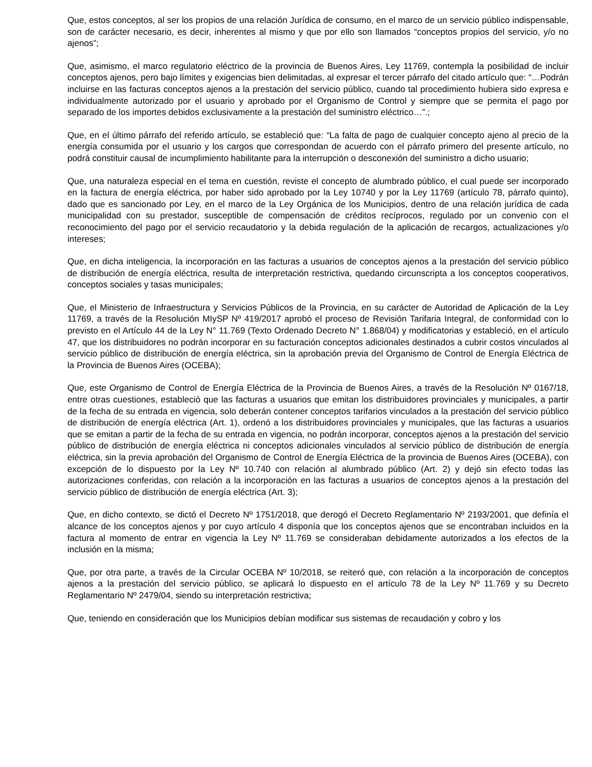Que, estos conceptos, al ser los propios de una relación Jurídica de consumo, en el marco de un servicio público indispensable, son de carácter necesario, es decir, inherentes al mismo y que por ello son llamados “conceptos propios del servicio, y/o no ajenos”;
Que, asimismo, el marco regulatorio eléctrico de la provincia de Buenos Aires, Ley 11769, contempla la posibilidad de incluir conceptos ajenos, pero bajo límites y exigencias bien delimitadas, al expresar el tercer párrafo del citado artículo que: “…Podrán incluirse en las facturas conceptos ajenos a la prestación del servicio público, cuando tal procedimiento hubiera sido expresa e individualmente autorizado por el usuario y aprobado por el Organismo de Control y siempre que se permita el pago por separado de los importes debidos exclusivamente a la prestación del suministro eléctrico…”.;
Que, en el último párrafo del referido artículo, se estableció que: “La falta de pago de cualquier concepto ajeno al precio de la energía consumida por el usuario y los cargos que correspondan de acuerdo con el párrafo primero del presente artículo, no podrá constituir causal de incumplimiento habilitante para la interrupción o desconexión del suministro a dicho usuario;
Que, una naturaleza especial en el tema en cuestión, reviste el concepto de alumbrado público, el cual puede ser incorporado en la factura de energía eléctrica, por haber sido aprobado por la Ley 10740 y por la Ley 11769 (artículo 78, párrafo quinto), dado que es sancionado por Ley, en el marco de la Ley Orgánica de los Municipios, dentro de una relación jurídica de cada municipalidad con su prestador, susceptible de compensación de créditos recíprocos, regulado por un convenio con el reconocimiento del pago por el servicio recaudatorio y la debida regulación de la aplicación de recargos, actualizaciones y/o intereses;
Que, en dicha inteligencia, la incorporación en las facturas a usuarios de conceptos ajenos a la prestación del servicio público de distribución de energía eléctrica, resulta de interpretación restrictiva, quedando circunscripta a los conceptos cooperativos, conceptos sociales y tasas municipales;
Que, el Ministerio de Infraestructura y Servicios Públicos de la Provincia, en su carácter de Autoridad de Aplicación de la Ley 11769, a través de la Resolución MIySP Nº 419/2017 aprobó el proceso de Revisión Tarifaria Integral, de conformidad con lo previsto en el Artículo 44 de la Ley N° 11.769 (Texto Ordenado Decreto N° 1.868/04) y modificatorias y estableció, en el artículo 47, que los distribuidores no podrán incorporar en su facturación conceptos adicionales destinados a cubrir costos vinculados al servicio público de distribución de energía eléctrica, sin la aprobación previa del Organismo de Control de Energía Eléctrica de la Provincia de Buenos Aires (OCEBA);
Que, este Organismo de Control de Energía Eléctrica de la Provincia de Buenos Aires, a través de la Resolución Nº 0167/18, entre otras cuestiones, estableció que las facturas a usuarios que emitan los distribuidores provinciales y municipales, a partir de la fecha de su entrada en vigencia, solo deberán contener conceptos tarifarios vinculados a la prestación del servicio público de distribución de energía eléctrica (Art. 1), ordenó a los distribuidores provinciales y municipales, que las facturas a usuarios que se emitan a partir de la fecha de su entrada en vigencia, no podrán incorporar, conceptos ajenos a la prestación del servicio público de distribución de energía eléctrica ni conceptos adicionales vinculados al servicio público de distribución de energía eléctrica, sin la previa aprobación del Organismo de Control de Energía Eléctrica de la provincia de Buenos Aires (OCEBA), con excepción de lo dispuesto por la Ley Nº 10.740 con relación al alumbrado público (Art. 2) y dejó sin efecto todas las autorizaciones conferidas, con relación a la incorporación en las facturas a usuarios de conceptos ajenos a la prestación del servicio público de distribución de energía eléctrica (Art. 3);
Que, en dicho contexto, se dictó el Decreto Nº 1751/2018, que derogó el Decreto Reglamentario Nº 2193/2001, que definía el alcance de los conceptos ajenos y por cuyo artículo 4 disponía que los conceptos ajenos que se encontraban incluidos en la factura al momento de entrar en vigencia la Ley Nº 11.769 se consideraban debidamente autorizados a los efectos de la inclusión en la misma;
Que, por otra parte, a través de la Circular OCEBA Nº 10/2018, se reiteró que, con relación a la incorporación de conceptos ajenos a la prestación del servicio público, se aplicará lo dispuesto en el artículo 78 de la Ley Nº 11.769 y su Decreto Reglamentario Nº 2479/04, siendo su interpretación restrictiva;
Que, teniendo en consideración que los Municipios debían modificar sus sistemas de recaudación y cobro y los